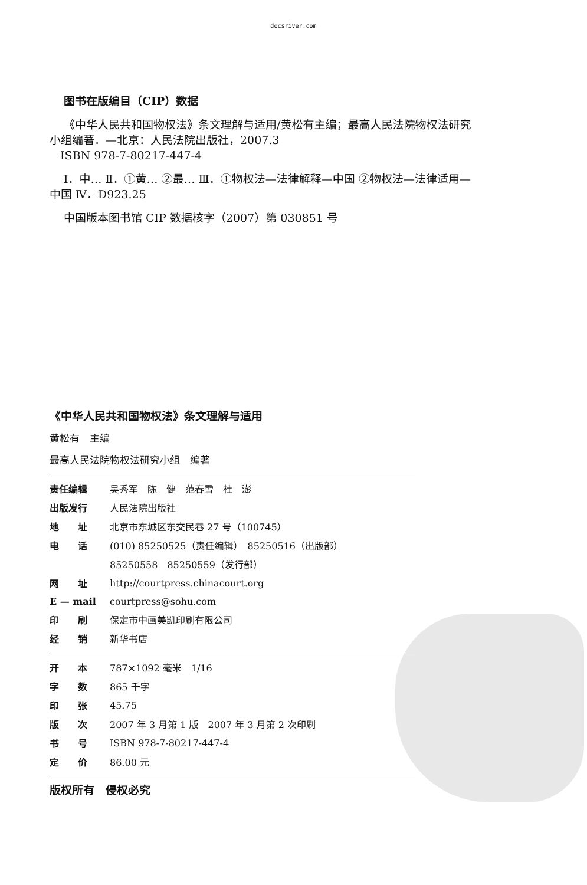docsriver.com
图书在版编目（CIP）数据
《中华人民共和国物权法》条文理解与适用/黄松有主编；最高人民法院物权法研究小组编著．—北京：人民法院出版社，2007.3
ISBN 978-7-80217-447-4
Ⅰ．中… Ⅱ．①黄… ②最… Ⅲ．①物权法—法律解释—中国 ②物权法—法律适用—中国 Ⅳ．D923.25
中国版本图书馆 CIP 数据核字（2007）第 030851 号
《中华人民共和国物权法》条文理解与适用
黄松有　主编
最高人民法院物权法研究小组　编著
| 责任编辑 | 吴秀军 陈 健 范春雪 杜 澎 |
| 出版发行 | 人民法院出版社 |
| 地 址 | 北京市东城区东交民巷 27 号（100745） |
| 电 话 | (010) 85250525（责任编辑） 85250516（出版部） |
| | 85250558 85250559（发行部） |
| 网 址 | http://courtpress.chinacourt.org |
| E — mail | courtpress@sohu.com |
| 印 刷 | 保定市中画美凯印刷有限公司 |
| 经 销 | 新华书店 |
| 开 本 | 787×1092 毫米 1/16 |
| 字 数 | 865 千字 |
| 印 张 | 45.75 |
| 版 次 | 2007 年 3 月第 1 版 2007 年 3 月第 2 次印刷 |
| 书 号 | ISBN 978-7-80217-447-4 |
| 定 价 | 86.00 元 |
版权所有　侵权必究